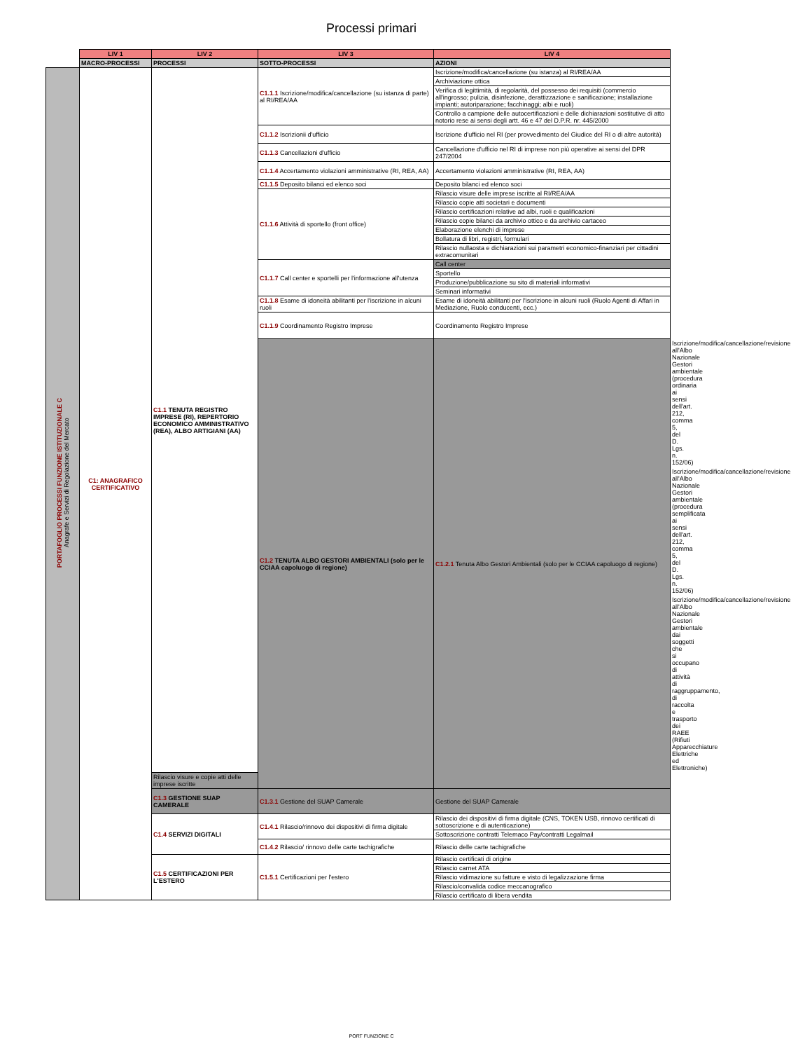Processi primari
| | LIV 1 | LIV 2 | LIV 3 | LIV 4 | |
| | MACRO-PROCESSI | PROCESSI | SOTTO-PROCESSI | AZIONI | |
| PORTAFOGLIO PROCESSI FUNZIONE ISTITUZIONALE C Anagrafe e Servizi di Regolazione del Mercato | C1: ANAGRAFICO CERTIFICATIVO | C1.1 TENUTA REGISTRO IMPRESE (RI), REPERTORIO ECONOMICO AMMINISTRATIVO (REA), ALBO ARTIGIANI (AA) | C1.1.1 Iscrizione/modifica/cancellazione (su istanza di parte) al RI/REA/AA | Iscrizione/modifica/cancellazione (su istanza) al RI/REA/AA | |
| | | | | Archiviazione ottica | |
| | | | | Verifica di legittimità, di regolarità, del possesso dei requisiti (commercio all'ingrosso; pulizia, disinfezione, derattizzazione e sanificazione; installazione impianti; autoriparazione; facchinaggi; albi e ruoli) | |
| | | | | Controllo a campione delle autocertificazioni e delle dichiarazioni sostitutive di atto notorio rese ai sensi degli artt. 46 e 47 del D.P.R. nr. 445/2000 | |
| | | | C1.1.2 Iscrizionii d'ufficio | Iscrizione d'ufficio nel RI (per provvedimento del Giudice del RI o di altre autorità) | |
| | | | C1.1.3 Cancellazioni d'ufficio | Cancellazione d'ufficio nel RI di imprese non più operative ai sensi del DPR 247/2004 | |
| | | | C1.1.4 Accertamento violazioni amministrative (RI, REA, AA) | Accertamento violazioni amministrative (RI, REA, AA) | |
| | | | C1.1.5 Deposito bilanci ed elenco soci | Deposito bilanci ed elenco soci | |
| | | | C1.1.6 Attività di sportello (front office) | Rilascio visure delle imprese iscritte al RI/REA/AA | |
| | | | | Rilascio copie atti societari e documenti | |
| | | | | Rilascio certificazioni relative ad albi, ruoli e qualificazioni | |
| | | | | Rilascio copie bilanci da archivio ottico e da archivio cartaceo | |
| | | | | Elaborazione elenchi di imprese | |
| | | | | Bollatura di libri, registri, formulari | |
| | | | | Rilascio nullaosta e dichiarazioni sui parametri economico-finanziari per cittadini extracomunitari | |
| | | | C1.1.7 Call center e sportelli per l'informazione all'utenza | Call center | |
| | | | | Sportello | |
| | | | | Produzione/pubblicazione su sito di materiali informativi | |
| | | | | Seminari informativi | |
| | | | C1.1.8 Esame di idoneità abilitanti per l'iscrizione in alcuni ruoli | Esame di idoneità abilitanti per l'iscrizione in alcuni ruoli (Ruolo Agenti di Affari in Mediazione, Ruolo conducenti, ecc.) | |
| | | | C1.1.9 Coordinamento Registro Imprese | Coordinamento Registro Imprese | |
| | | | C1.2 TENUTA ALBO GESTORI AMBIENTALI (solo per le CCIAA capoluogo di regione) | C1.2.1 Tenuta Albo Gestori Ambientali (solo per le CCIAA capoluogo di regione) | Iscrizione/modifica/cancellazione/revisione all'Albo Nazionale Gestori ambientale (procedura ordinaria ai sensi dell'art. 212, comma 5, del D. Lgs. n. 152/06) |
| | | | | | Iscrizione/modifica/cancellazione/revisione all'Albo Nazionale Gestori ambientale (procedura semplificata ai sensi dell'art. 212, comma 5, del D. Lgs. n. 152/06) |
| | | | | | Iscrizione/modifica/cancellazione/revisione all'Albo Nazionale Gestori ambientale dai soggetti che si occupano di attività di raggruppamento, di raccolta e trasporto dei RAEE (Rifiuti Apparecchiature Elettriche ed Elettroniche) |
| | | Rilascio visure e copie atti delle imprese iscritte | | | |
| | | C1.3 GESTIONE SUAP CAMERALE | C1.3.1 Gestione del SUAP Camerale | Gestione del SUAP Camerale | |
| | | C1.4 SERVIZI DIGITALI | C1.4.1 Rilascio/rinnovo dei dispositivi di firma digitale | Rilascio dei dispositivi di firma digitale (CNS, TOKEN USB, rinnovo certificati di sottoscrizione e di autenticazione) | |
| | | | | Sottoscrizione contratti Telemaco Pay/contratti Legalmail | |
| | | | C1.4.2 Rilascio/ rinnovo delle carte tachigrafiche | Rilascio delle carte tachigrafiche | |
| | | C1.5 CERTIFICAZIONI PER L'ESTERO | C1.5.1 Certificazioni per l'estero | Rilascio certificati di origine | |
| | | | | Rilascio carnet ATA | |
| | | | | Rilascio vidimazione su fatture e visto di legalizzazione firma | |
| | | | | Rilascio/convalida codice meccanografico | |
| | | | | Rilascio certificato di libera vendita | |
PORT FUNZIONE C